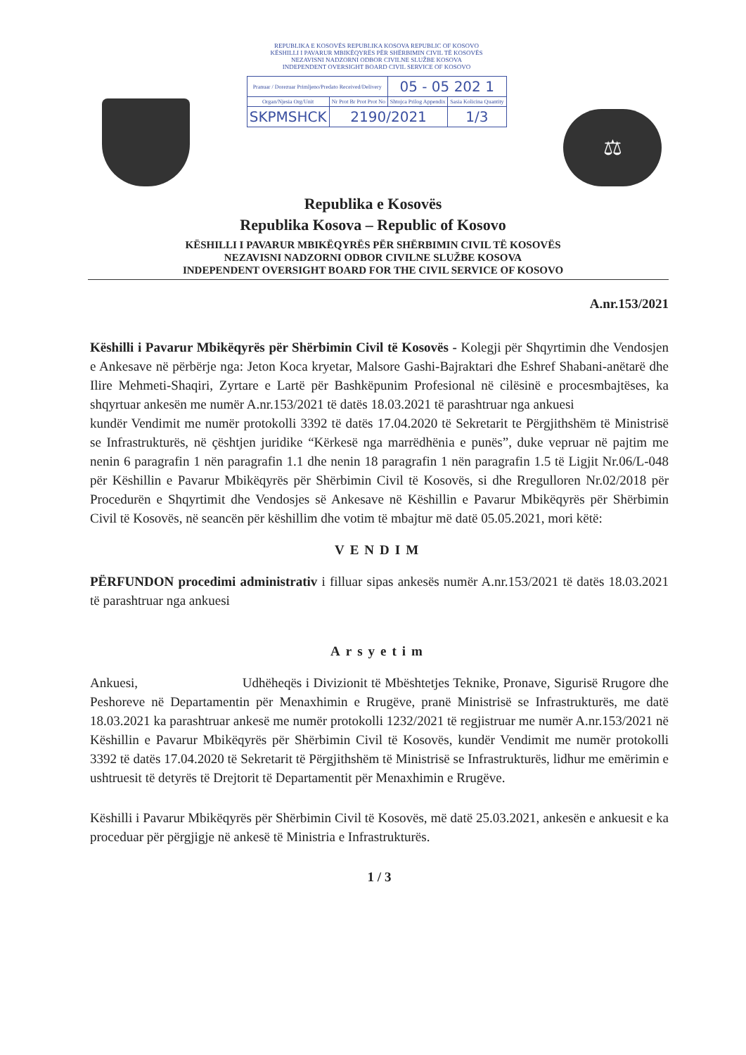REPUBLIKA E KOSOVËS REPUBLIKA KOSOVA REPUBLIC OF KOSOVO
KËSHILLI I PAVARUR MBIKËQYRËS PËR SHËRBIMIN CIVIL TË KOSOVËS
NEZAVISNI NADZORNI ODBOR CIVILNE SLUŽBE KOSOVA
INDEPENDENT OVERSIGHT BOARD CIVIL SERVICE OF KOSOVO
| Pranuar / Dorezuar Primljeno/Predato Received/Delivery | | 05 - 05 202 1 | |
| Organ/Njesia Org/Unit | Nr Prot Br Prot Prot No | Shtojca Prilog Appendix | Sasia Kolicina Quantity |
| SKPMSHCK | 2190/2021 | | 1/3 |
⚖
Republika e Kosovës
Republika Kosova – Republic of Kosovo
KËSHILLI I PAVARUR MBIKËQYRËS PËR SHËRBIMIN CIVIL TË KOSOVËS
NEZAVISNI NADZORNI ODBOR CIVILNE SLUŽBE KOSOVA
INDEPENDENT OVERSIGHT BOARD FOR THE CIVIL SERVICE OF KOSOVO
A.nr.153/2021
Këshilli i Pavarur Mbikëqyrës për Shërbimin Civil të Kosovës - Kolegji për Shqyrtimin dhe Vendosjen e Ankesave në përbërje nga: Jeton Koca kryetar, Malsore Gashi-Bajraktari dhe Eshref Shabani-anëtarë dhe Ilire Mehmeti-Shaqiri, Zyrtare e Lartë për Bashkëpunim Profesional në cilësinë e procesmbajtëses, ka shqyrtuar ankesën me numër A.nr.153/2021 të datës 18.03.2021 të parashtruar nga ankuesi
kundër Vendimit me numër protokolli 3392 të datës 17.04.2020 të Sekretarit te Përgjithshëm të Ministrisë se Infrastrukturës, në çështjen juridike “Kërkesë nga marrëdhënia e punës”, duke vepruar në pajtim me nenin 6 paragrafin 1 nën paragrafin 1.1 dhe nenin 18 paragrafin 1 nën paragrafin 1.5 të Ligjit Nr.06/L-048 për Këshillin e Pavarur Mbikëqyrës për Shërbimin Civil të Kosovës, si dhe Rregulloren Nr.02/2018 për Procedurën e Shqyrtimit dhe Vendosjes së Ankesave në Këshillin e Pavarur Mbikëqyrës për Shërbimin Civil të Kosovës, në seancën për këshillim dhe votim të mbajtur më datë 05.05.2021, mori këtë:
VENDIM
PËRFUNDON procedimi administrativ i filluar sipas ankesës numër A.nr.153/2021 të datës 18.03.2021 të parashtruar nga ankuesi
Arsyetim
Ankuesi, Udhëheqës i Divizionit të Mbështetjes Teknike, Pronave, Sigurisë Rrugore dhe Peshoreve në Departamentin për Menaxhimin e Rrugëve, pranë Ministrisë se Infrastrukturës, me datë 18.03.2021 ka parashtruar ankesë me numër protokolli 1232/2021 të regjistruar me numër A.nr.153/2021 në Këshillin e Pavarur Mbikëqyrës për Shërbimin Civil të Kosovës, kundër Vendimit me numër protokolli 3392 të datës 17.04.2020 të Sekretarit të Përgjithshëm të Ministrisë se Infrastrukturës, lidhur me emërimin e ushtruesit të detyrës të Drejtorit të Departamentit për Menaxhimin e Rrugëve.
Këshilli i Pavarur Mbikëqyrës për Shërbimin Civil të Kosovës, më datë 25.03.2021, ankesën e ankuesit e ka proceduar për përgjigje në ankesë të Ministria e Infrastrukturës.
1 / 3